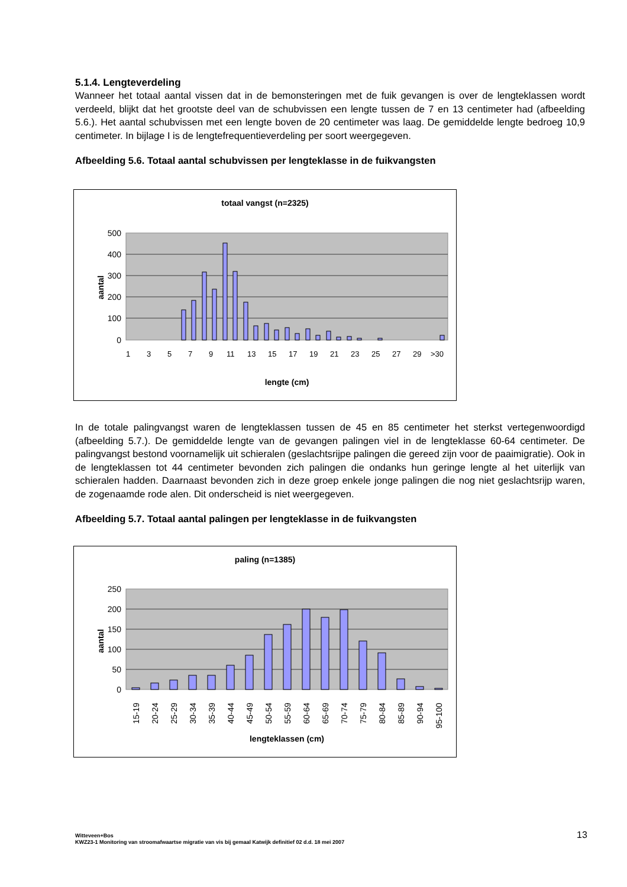5.1.4. Lengteverdeling
Wanneer het totaal aantal vissen dat in de bemonsteringen met de fuik gevangen is over de lengteklassen wordt verdeeld, blijkt dat het grootste deel van de schubvissen een lengte tussen de 7 en 13 centimeter had (afbeelding 5.6.). Het aantal schubvissen met een lengte boven de 20 centimeter was laag. De gemiddelde lengte bedroeg 10,9 centimeter. In bijlage I is de lengtefrequentieverdeling per soort weergegeven.
Afbeelding 5.6. Totaal aantal schubvissen per lengteklasse in de fuikvangsten
totaal vangst (n=2325)
500
400
300
200
100
0
aantal
1
3
5
7
9
11
13
15
17
19
21
23
25
27
29
>30
lengte (cm)
In de totale palingvangst waren de lengteklassen tussen de 45 en 85 centimeter het sterkst vertegenwoordigd (afbeelding 5.7.). De gemiddelde lengte van de gevangen palingen viel in de lengteklasse 60-64 centimeter. De palingvangst bestond voornamelijk uit schieralen (geslachtsrijpe palingen die gereed zijn voor de paaimigratie). Ook in de lengteklassen tot 44 centimeter bevonden zich palingen die ondanks hun geringe lengte al het uiterlijk van schieralen hadden. Daarnaast bevonden zich in deze groep enkele jonge palingen die nog niet geslachtsrijp waren, de zogenaamde rode alen. Dit onderscheid is niet weergegeven.
Afbeelding 5.7. Totaal aantal palingen per lengteklasse in de fuikvangsten
paling (n=1385)
250
200
150
100
50
0
aantal
15-19
20-24
25-29
30-34
35-39
40-44
45-49
50-54
55-59
60-64
65-69
70-74
75-79
80-84
85-89
90-94
95-100
lengteklassen (cm)
Witteveen+Bos
KWZ23-1 Monitoring van stroomafwaartse migratie van vis bij gemaal Katwijk definitief 02 d.d. 18 mei 2007
13